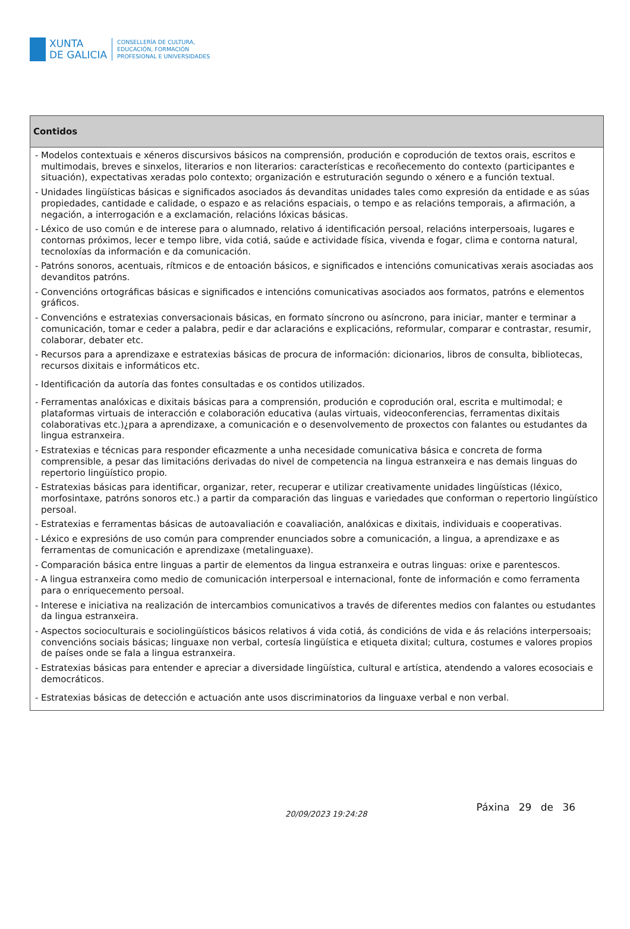XUNTA
DE GALICIA
CONSELLERÍA DE CULTURA,
EDUCACIÓN, FORMACIÓN
PROFESIONAL E UNIVERSIDADES
| Contidos |
| --- |
| - Modelos contextuais e xéneros discursivos básicos na comprensión, produción e coprodución de textos orais, escritos e multimodais, breves e sinxelos, literarios e non literarios: características e recoñecemento do contexto (participantes e situación), expectativas xeradas polo contexto; organización e estruturación segundo o xénero e a función textual. - Unidades lingüísticas básicas e significados asociados ás devanditas unidades tales como expresión da entidade e as súas propiedades, cantidade e calidade, o espazo e as relacións espaciais, o tempo e as relacións temporais, a afirmación, a negación, a interrogación e a exclamación, relacións lóxicas básicas. - Léxico de uso común e de interese para o alumnado, relativo á identificación persoal, relacións interpersoais, lugares e contornas próximos, lecer e tempo libre, vida cotiá, saúde e actividade física, vivenda e fogar, clima e contorna natural, tecnoloxías da información e da comunicación. - Patróns sonoros, acentuais, rítmicos e de entoación básicos, e significados e intencións comunicativas xerais asociadas aos devanditos patróns. - Convencións ortográficas básicas e significados e intencións comunicativas asociados aos formatos, patróns e elementos gráficos. - Convencións e estratexias conversacionais básicas, en formato síncrono ou asíncrono, para iniciar, manter e terminar a comunicación, tomar e ceder a palabra, pedir e dar aclaracións e explicacións, reformular, comparar e contrastar, resumir, colaborar, debater etc. - Recursos para a aprendizaxe e estratexias básicas de procura de información: dicionarios, libros de consulta, bibliotecas, recursos dixitais e informáticos etc. - Identificación da autoría das fontes consultadas e os contidos utilizados. - Ferramentas analóxicas e dixitais básicas para a comprensión, produción e coprodución oral, escrita e multimodal; e plataformas virtuais de interacción e colaboración educativa (aulas virtuais, videoconferencias, ferramentas dixitais colaborativas etc.)¿para a aprendizaxe, a comunicación e o desenvolvemento de proxectos con falantes ou estudantes da lingua estranxeira. - Estratexias e técnicas para responder eficazmente a unha necesidade comunicativa básica e concreta de forma comprensible, a pesar das limitacións derivadas do nivel de competencia na lingua estranxeira e nas demais linguas do repertorio lingüístico propio. - Estratexias básicas para identificar, organizar, reter, recuperar e utilizar creativamente unidades lingüísticas (léxico, morfosintaxe, patróns sonoros etc.) a partir da comparación das linguas e variedades que conforman o repertorio lingüístico persoal. - Estratexias e ferramentas básicas de autoavaliación e coavaliación, analóxicas e dixitais, individuais e cooperativas. - Léxico e expresións de uso común para comprender enunciados sobre a comunicación, a lingua, a aprendizaxe e as ferramentas de comunicación e aprendizaxe (metalinguaxe). - Comparación básica entre linguas a partir de elementos da lingua estranxeira e outras linguas: orixe e parentescos. - A lingua estranxeira como medio de comunicación interpersoal e internacional, fonte de información e como ferramenta para o enriquecemento persoal. - Interese e iniciativa na realización de intercambios comunicativos a través de diferentes medios con falantes ou estudantes da lingua estranxeira. - Aspectos socioculturais e sociolingüísticos básicos relativos á vida cotiá, ás condicións de vida e ás relacións interpersoais; convencións sociais básicas; linguaxe non verbal, cortesía lingüística e etiqueta dixital; cultura, costumes e valores propios de países onde se fala a lingua estranxeira. - Estratexias básicas para entender e apreciar a diversidade lingüística, cultural e artística, atendendo a valores ecosociais e democráticos. - Estratexias básicas de detección e actuación ante usos discriminatorios da linguaxe verbal e non verbal. |
20/09/2023 19:24:28
Páxina 29 de 36